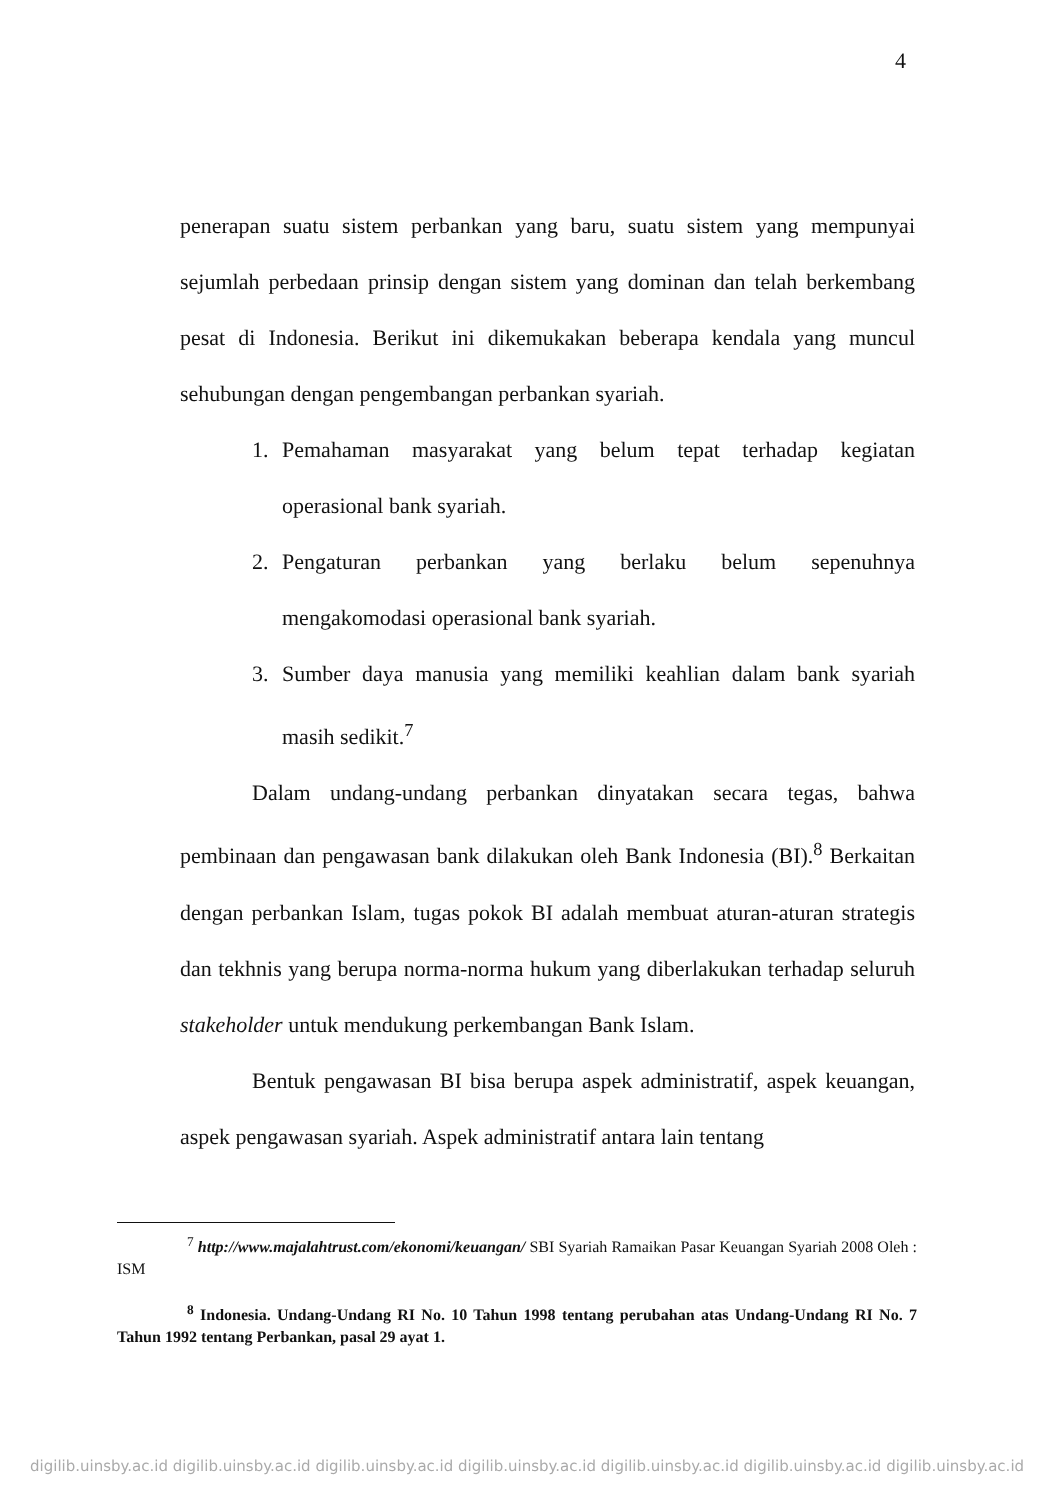4
penerapan suatu sistem perbankan yang baru, suatu sistem yang mempunyai sejumlah perbedaan prinsip dengan sistem yang dominan dan telah berkembang pesat di Indonesia. Berikut ini dikemukakan beberapa kendala yang muncul sehubungan dengan pengembangan perbankan syariah.
1. Pemahaman masyarakat yang belum tepat terhadap kegiatan operasional bank syariah.
2. Pengaturan perbankan yang berlaku belum sepenuhnya mengakomodasi operasional bank syariah.
3. Sumber daya manusia yang memiliki keahlian dalam bank syariah masih sedikit.<sup>7</sup>
Dalam undang-undang perbankan dinyatakan secara tegas, bahwa pembinaan dan pengawasan bank dilakukan oleh Bank Indonesia (BI).<sup>8</sup> Berkaitan dengan perbankan Islam, tugas pokok BI adalah membuat aturan-aturan strategis dan tekhnis yang berupa norma-norma hukum yang diberlakukan terhadap seluruh stakeholder untuk mendukung perkembangan Bank Islam.
Bentuk pengawasan BI bisa berupa aspek administratif, aspek keuangan, aspek pengawasan syariah. Aspek administratif antara lain tentang
<sup>7</sup> http://www.majalahtrust.com/ekonomi/keuangan/ SBI Syariah Ramaikan Pasar Keuangan Syariah 2008 Oleh : ISM
<sup>8</sup> Indonesia. Undang-Undang RI No. 10 Tahun 1998 tentang perubahan atas Undang-Undang RI No. 7 Tahun 1992 tentang Perbankan, pasal 29 ayat 1.
digilib.uinsby.ac.id digilib.uinsby.ac.id digilib.uinsby.ac.id digilib.uinsby.ac.id digilib.uinsby.ac.id digilib.uinsby.ac.id digilib.uinsby.ac.id